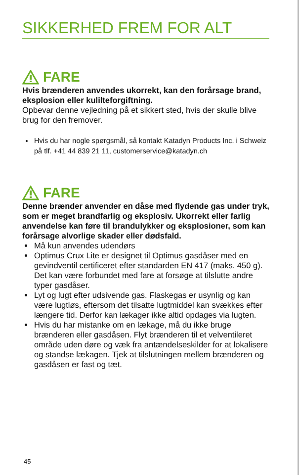SIKKERHED FREM FOR ALT
FARE
Hvis brænderen anvendes ukorrekt, kan den forårsage brand, eksplosion eller kulilteforgiftning.
Opbevar denne vejledning på et sikkert sted, hvis der skulle blive brug for den fremover.
Hvis du har nogle spørgsmål, så kontakt Katadyn Products Inc. i Schweiz på tlf. +41 44 839 21 11, customerservice@katadyn.ch
FARE
Denne brænder anvender en dåse med flydende gas under tryk, som er meget brandfarlig og eksplosiv. Ukorrekt eller farlig anvendelse kan føre til brandulykker og eksplosioner, som kan forårsage alvorlige skader eller dødsfald.
Må kun anvendes udendørs
Optimus Crux Lite er designet til Optimus gasdåser med en gevindventil certificeret efter standarden EN 417 (maks. 450 g). Det kan være forbundet med fare at forsøge at tilslutte andre typer gasdåser.
Lyt og lugt efter udsivende gas. Flaskegas er usynlig og kan være lugtløs, eftersom det tilsatte lugtmiddel kan svækkes efter længere tid. Derfor kan lækager ikke altid opdages via lugten.
Hvis du har mistanke om en lækage, må du ikke bruge brænderen eller gasdåsen. Flyt brænderen til et velventileret område uden døre og væk fra antændelseskilder for at lokalisere og standse lækagen. Tjek at tilslutningen mellem brænderen og gasdåsen er fast og tæt.
45